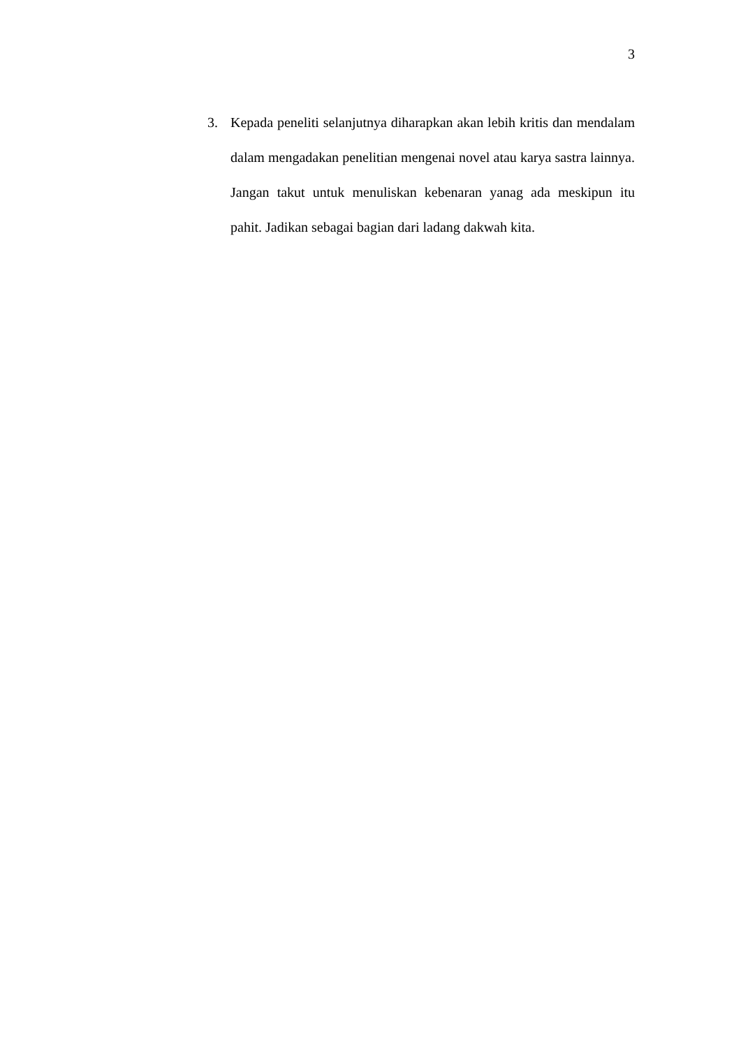3
3. Kepada peneliti selanjutnya diharapkan akan lebih kritis dan mendalam dalam mengadakan penelitian mengenai novel atau karya sastra lainnya. Jangan takut untuk menuliskan kebenaran yanag ada meskipun itu pahit. Jadikan sebagai bagian dari ladang dakwah kita.